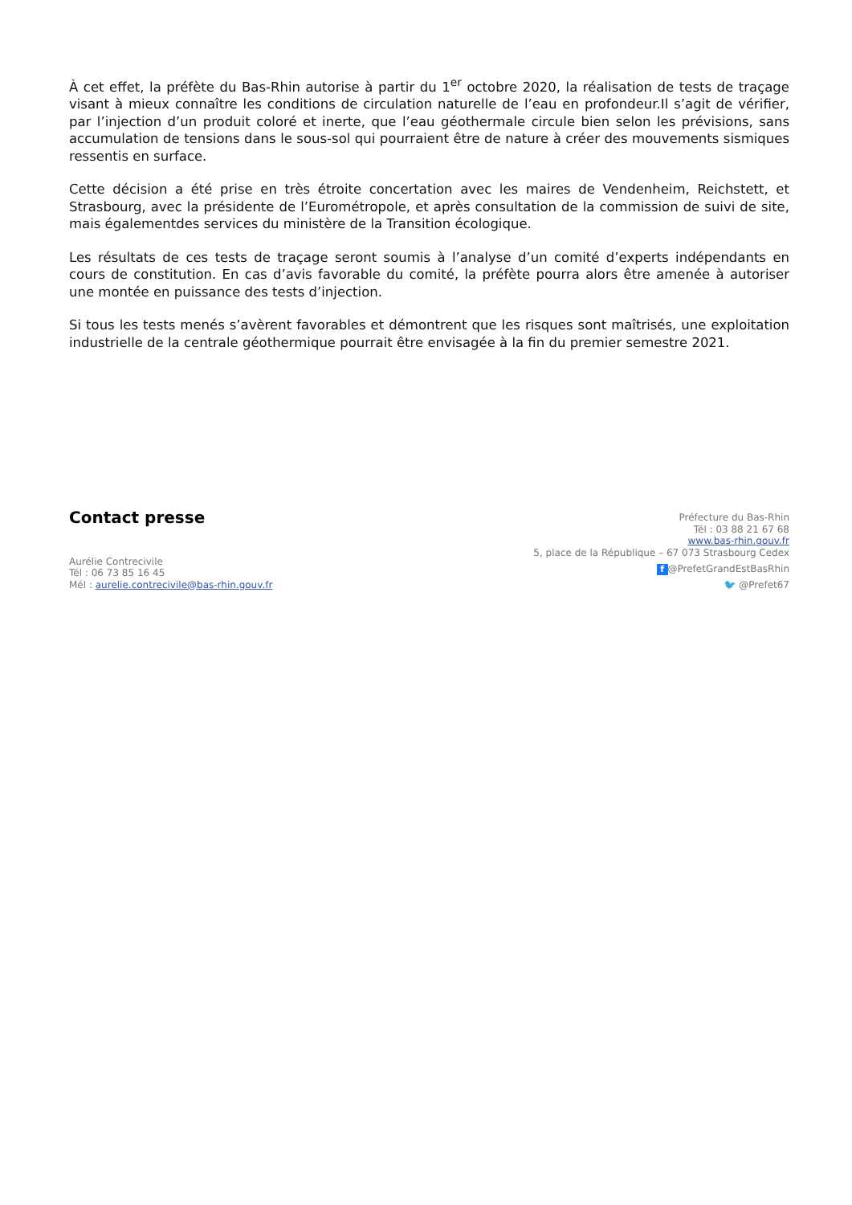À cet effet, la préfète du Bas-Rhin autorise à partir du 1<sup>er</sup> octobre 2020, la réalisation de tests de traçage visant à mieux connaître les conditions de circulation naturelle de l’eau en profondeur.Il s’agit de vérifier, par l’injection d’un produit coloré et inerte, que l’eau géothermale circule bien selon les prévisions, sans accumulation de tensions dans le sous-sol qui pourraient être de nature à créer des mouvements sismiques ressentis en surface.
Cette décision a été prise en très étroite concertation avec les maires de Vendenheim, Reichstett, et Strasbourg, avec la présidente de l’Eurométropole, et après consultation de la commission de suivi de site, mais égalementdes services du ministère de la Transition écologique.
Les résultats de ces tests de traçage seront soumis à l’analyse d’un comité d’experts indépendants en cours de constitution. En cas d’avis favorable du comité, la préfète pourra alors être amenée à autoriser une montée en puissance des tests d’injection.
Si tous les tests menés s’avèrent favorables et démontrent que les risques sont maîtrisés, une exploitation industrielle de la centrale géothermique pourrait être envisagée à la fin du premier semestre 2021.
Contact presse
Aurélie Contrecivile
Tél : 06 73 85 16 45
Mél : aurelie.contrecivile@bas-rhin.gouv.fr
Préfecture du Bas-Rhin
Tél : 03 88 21 67 68
www.bas-rhin.gouv.fr
5, place de la République – 67 073 Strasbourg Cedex
f @PrefetGrandEstBasRhin
🐦 @Prefet67